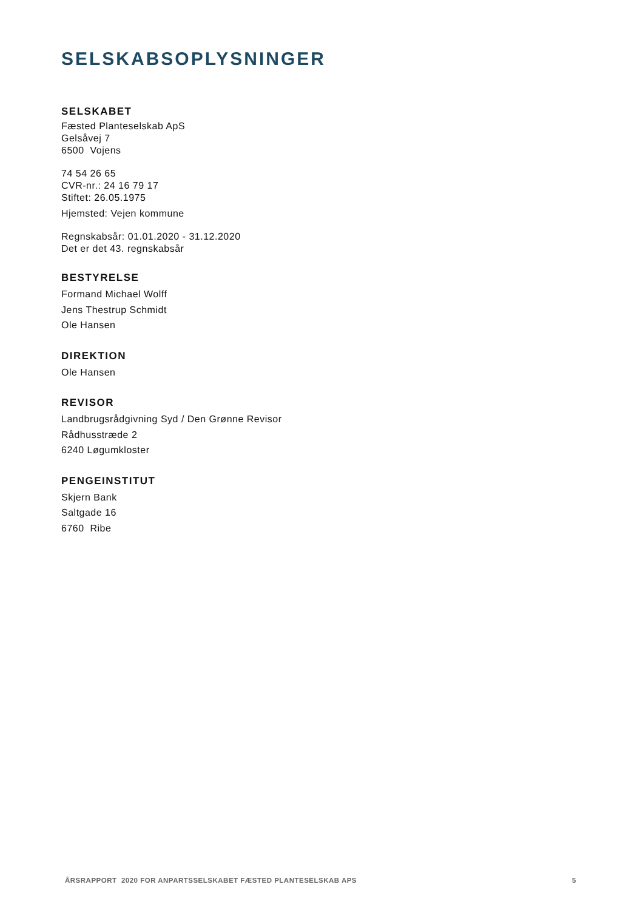SELSKABSOPLYSNINGER
SELSKABET
Fæsted Planteselskab ApS
Gelsåvej 7
6500 Vojens
74 54 26 65
CVR-nr.: 24 16 79 17
Stiftet: 26.05.1975
Hjemsted: Vejen kommune
Regnskabsår: 01.01.2020 - 31.12.2020
Det er det 43. regnskabsår
BESTYRELSE
Formand Michael Wolff
Jens Thestrup Schmidt
Ole Hansen
DIREKTION
Ole Hansen
REVISOR
Landbrugsrådgivning Syd / Den Grønne Revisor
Rådhusstræde 2
6240 Løgumkloster
PENGEINSTITUT
Skjern Bank
Saltgade 16
6760 Ribe
ÅRSRAPPORT 2020 FOR ANPARTSSELSKABET FÆSTED PLANTESELSKAB APS 5